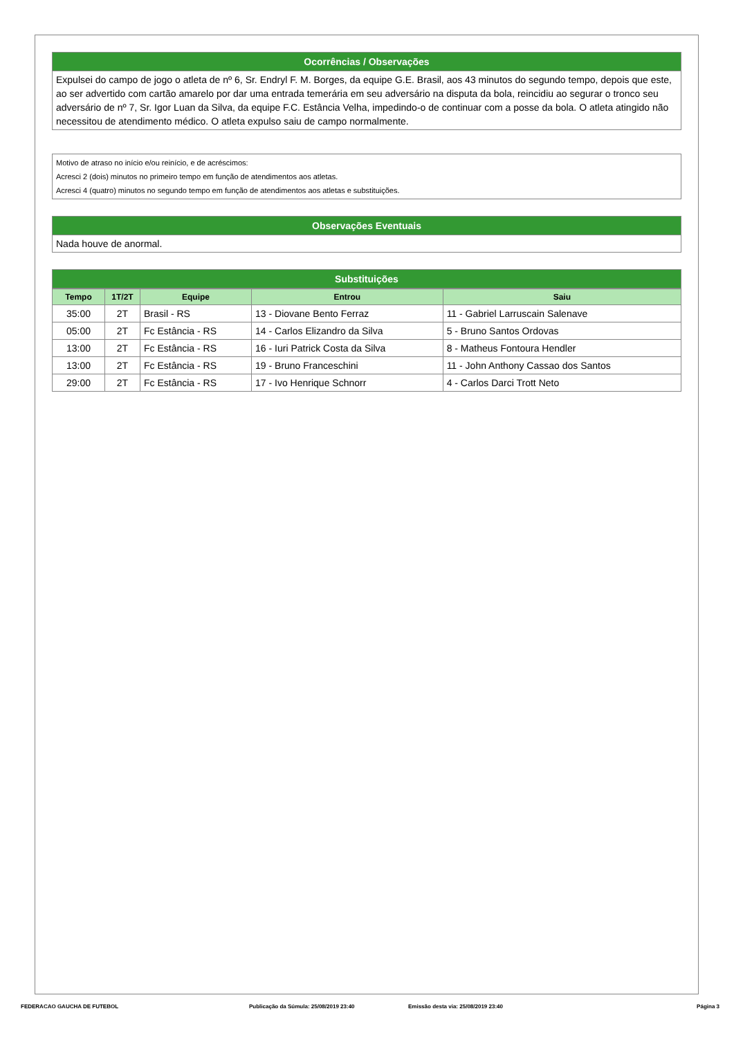Ocorrências / Observações
Expulsei do campo de jogo o atleta de nº 6, Sr. Endryl F. M. Borges, da equipe G.E. Brasil, aos 43 minutos do segundo tempo, depois que este, ao ser advertido com cartão amarelo por dar uma entrada temerária em seu adversário na disputa da bola, reincidiu ao segurar o tronco seu adversário de nº 7, Sr. Igor Luan da Silva, da equipe F.C. Estância Velha, impedindo-o de continuar com a posse da bola. O atleta atingido não necessitou de atendimento médico. O atleta expulso saiu de campo normalmente.
Motivo de atraso no início e/ou reinício, e de acréscimos:
Acresci 2 (dois) minutos no primeiro tempo em função de atendimentos aos atletas.
Acresci 4 (quatro) minutos no segundo tempo em função de atendimentos aos atletas e substituições.
Observações Eventuais
Nada houve de anormal.
Substituições
| Tempo | 1T/2T | Equipe | Entrou | Saiu |
| --- | --- | --- | --- | --- |
| 35:00 | 2T | Brasil - RS | 13 - Diovane Bento Ferraz | 11 - Gabriel Larruscain Salenave |
| 05:00 | 2T | Fc Estância - RS | 14 - Carlos Elizandro da Silva | 5 - Bruno Santos Ordovas |
| 13:00 | 2T | Fc Estância - RS | 16 - Iuri Patrick Costa da Silva | 8 - Matheus Fontoura Hendler |
| 13:00 | 2T | Fc Estância - RS | 19 - Bruno Franceschini | 11 - John Anthony Cassao dos Santos |
| 29:00 | 2T | Fc Estância - RS | 17 - Ivo Henrique Schnorr | 4 - Carlos Darci Trott Neto |
FEDERACAO GAUCHA DE FUTEBOL Publicação da Súmula: 25/08/2019 23:40 Emissão desta via: 25/08/2019 23:40 Página 3